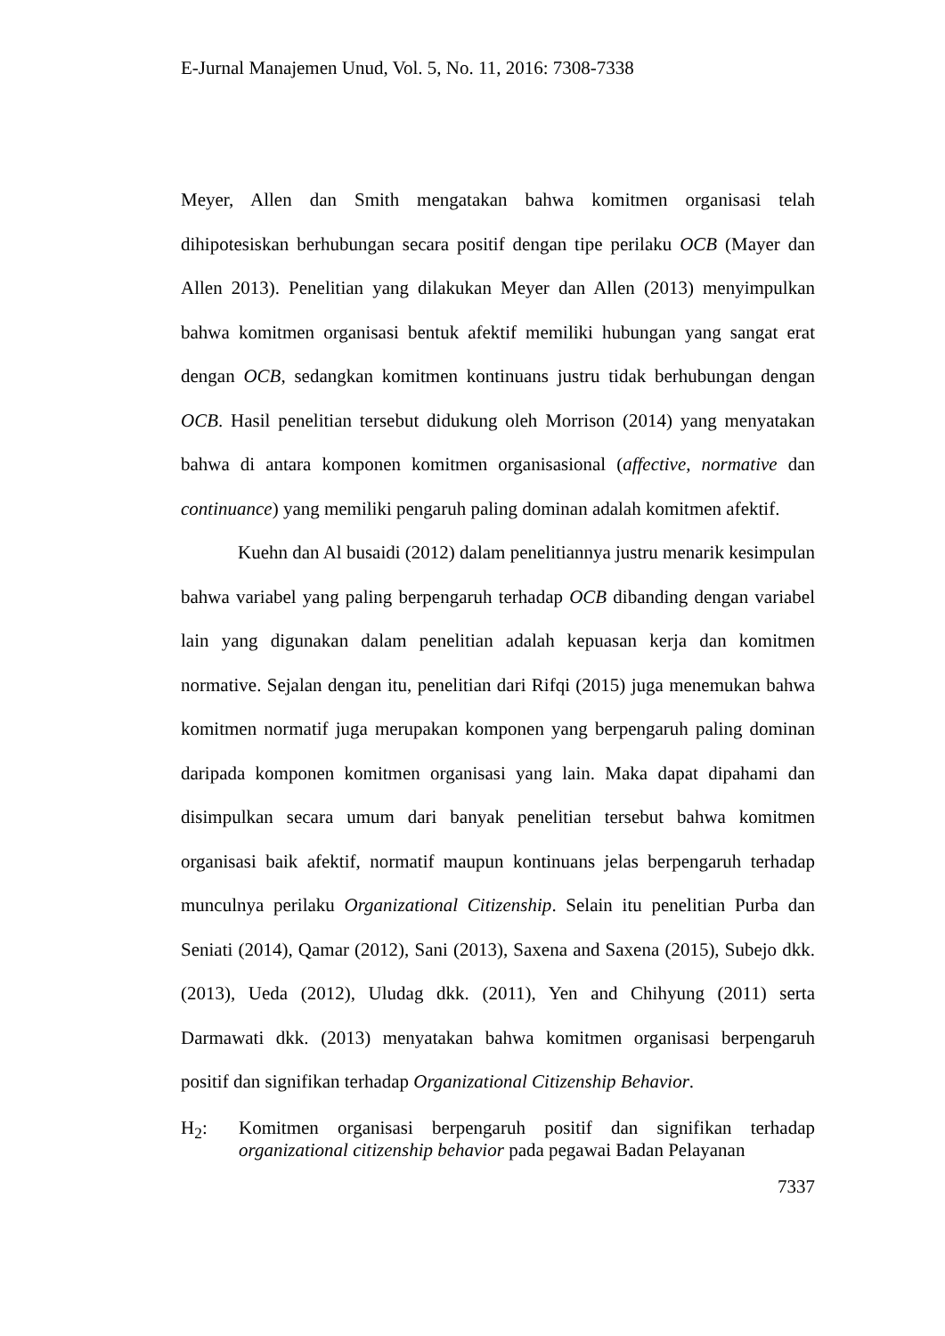E-Jurnal Manajemen Unud, Vol. 5, No. 11, 2016: 7308-7338
Meyer, Allen dan Smith mengatakan bahwa komitmen organisasi telah dihipotesiskan berhubungan secara positif dengan tipe perilaku OCB (Mayer dan Allen 2013). Penelitian yang dilakukan Meyer dan Allen (2013) menyimpulkan bahwa komitmen organisasi bentuk afektif memiliki hubungan yang sangat erat dengan OCB, sedangkan komitmen kontinuans justru tidak berhubungan dengan OCB. Hasil penelitian tersebut didukung oleh Morrison (2014) yang menyatakan bahwa di antara komponen komitmen organisasional (affective, normative dan continuance) yang memiliki pengaruh paling dominan adalah komitmen afektif.
Kuehn dan Al busaidi (2012) dalam penelitiannya justru menarik kesimpulan bahwa variabel yang paling berpengaruh terhadap OCB dibanding dengan variabel lain yang digunakan dalam penelitian adalah kepuasan kerja dan komitmen normative. Sejalan dengan itu, penelitian dari Rifqi (2015) juga menemukan bahwa komitmen normatif juga merupakan komponen yang berpengaruh paling dominan daripada komponen komitmen organisasi yang lain. Maka dapat dipahami dan disimpulkan secara umum dari banyak penelitian tersebut bahwa komitmen organisasi baik afektif, normatif maupun kontinuans jelas berpengaruh terhadap munculnya perilaku Organizational Citizenship. Selain itu penelitian Purba dan Seniati (2014), Qamar (2012), Sani (2013), Saxena and Saxena (2015), Subejo dkk. (2013), Ueda (2012), Uludag dkk. (2011), Yen and Chihyung (2011) serta Darmawati dkk. (2013) menyatakan bahwa komitmen organisasi berpengaruh positif dan signifikan terhadap Organizational Citizenship Behavior.
H<sub>2</sub>: Komitmen organisasi berpengaruh positif dan signifikan terhadap organizational citizenship behavior pada pegawai Badan Pelayanan
7337